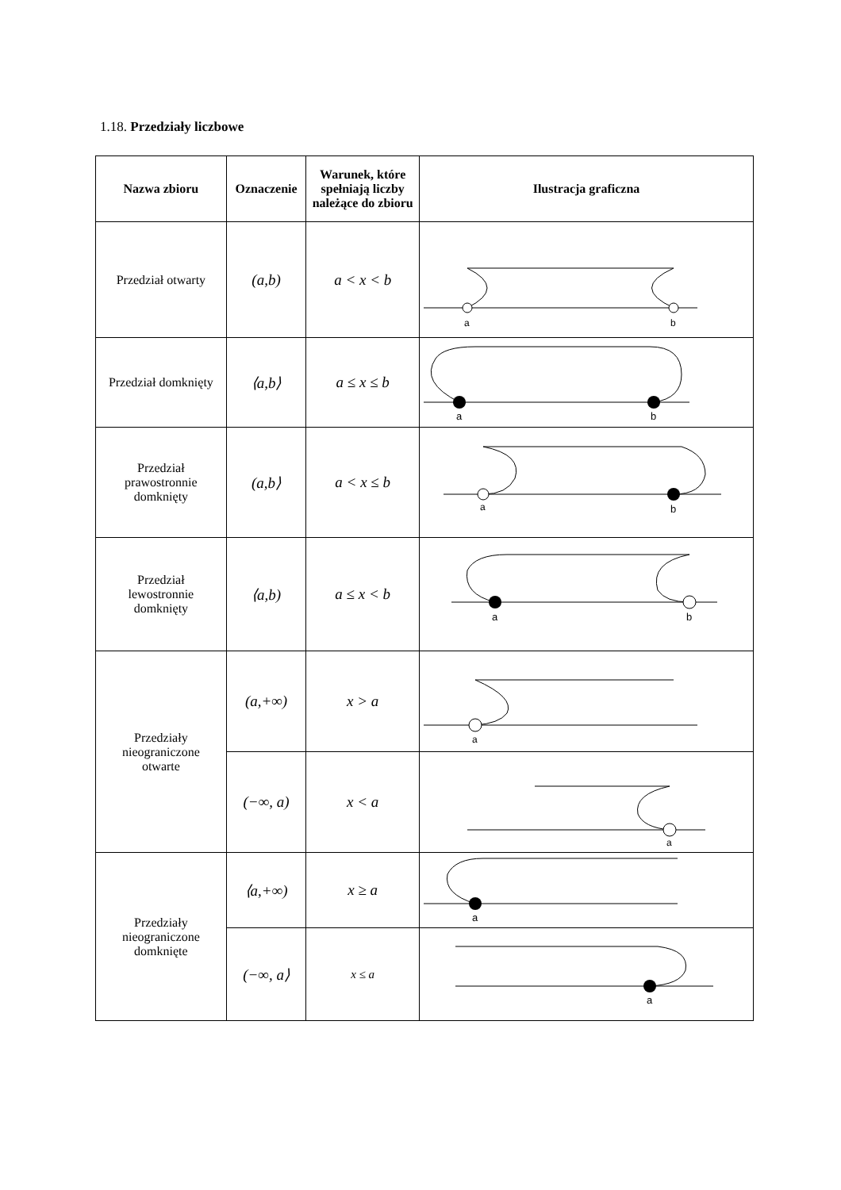1.18. Przedziały liczbowe
| Nazwa zbioru | Oznaczenie | Warunek, które spełniają liczby należące do zbioru | Ilustracja graficzna |
| --- | --- | --- | --- |
| Przedział otwarty | (a,b) | a < x < b | a b |
| Przedział domknięty | ⟨a,b⟩ | a ≤ x ≤ b | a b |
| Przedział prawostronnie domknięty | (a,b⟩ | a < x ≤ b | a b |
| Przedział lewostronnie domknięty | ⟨a,b) | a ≤ x < b | a b |
| Przedziały nieograniczone otwarte | (a,+∞) | x > a | a |
| | (−∞, a) | x < a | a |
| Przedziały nieograniczone domknięte | ⟨a,+∞) | x ≥ a | a |
| | (−∞, a⟩ | x ≤ a | a |